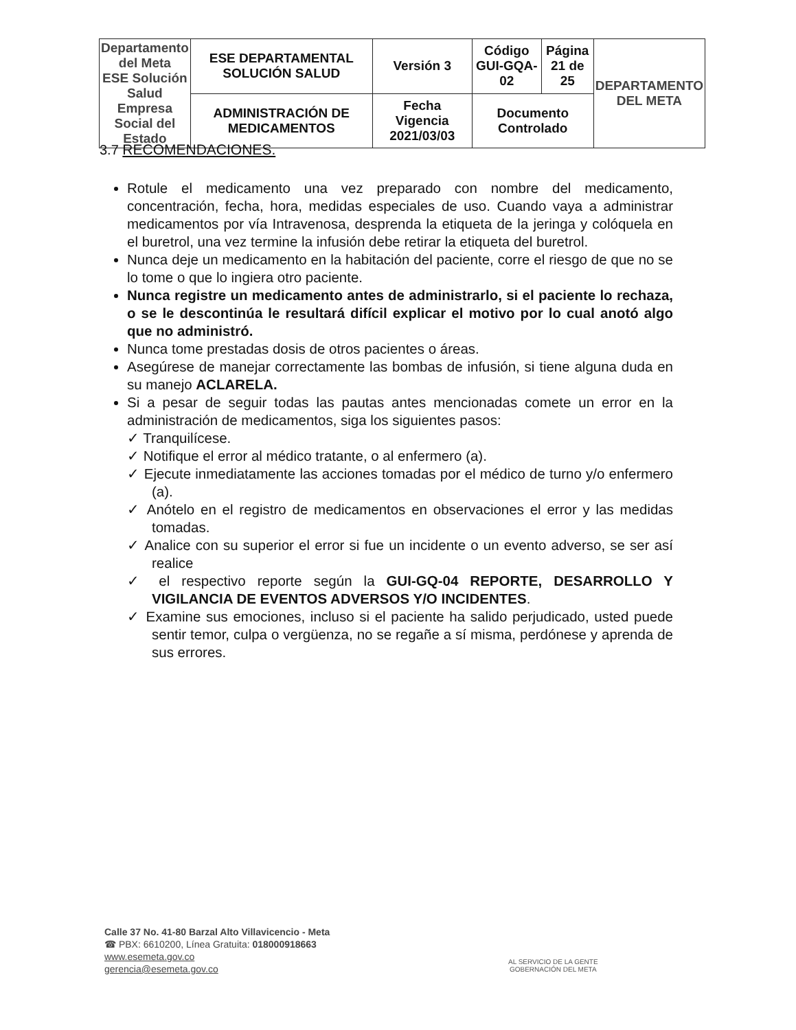| Departamento del Meta ESE Solución Salud Empresa Social del Estado | ESE DEPARTAMENTAL SOLUCIÓN SALUD | Versión 3 | Código GUI-GQA-02 | Página 21 de 25 | DEPARTAMENTO DEL META |
| | ADMINISTRACIÓN DE MEDICAMENTOS | Fecha Vigencia 2021/03/03 | Documento Controlado | | |
3.7 RECOMENDACIONES.
Rotule el medicamento una vez preparado con nombre del medicamento, concentración, fecha, hora, medidas especiales de uso. Cuando vaya a administrar medicamentos por vía Intravenosa, desprenda la etiqueta de la jeringa y colóquela en el buretrol, una vez termine la infusión debe retirar la etiqueta del buretrol.
Nunca deje un medicamento en la habitación del paciente, corre el riesgo de que no se lo tome o que lo ingiera otro paciente.
Nunca registre un medicamento antes de administrarlo, si el paciente lo rechaza, o se le descontinúa le resultará difícil explicar el motivo por lo cual anotó algo que no administró.
Nunca tome prestadas dosis de otros pacientes o áreas.
Asegúrese de manejar correctamente las bombas de infusión, si tiene alguna duda en su manejo ACLARELA.
Si a pesar de seguir todas las pautas antes mencionadas comete un error en la administración de medicamentos, siga los siguientes pasos:
✓ Tranquilícese.
✓ Notifique el error al médico tratante, o al enfermero (a).
✓ Ejecute inmediatamente las acciones tomadas por el médico de turno y/o enfermero (a).
✓ Anótelo en el registro de medicamentos en observaciones el error y las medidas tomadas.
✓ Analice con su superior el error si fue un incidente o un evento adverso, se ser así realice
✓ el respectivo reporte según la GUI-GQ-04 REPORTE, DESARROLLO Y VIGILANCIA DE EVENTOS ADVERSOS Y/O INCIDENTES.
✓ Examine sus emociones, incluso si el paciente ha salido perjudicado, usted puede sentir temor, culpa o vergüenza, no se regañe a sí misma, perdónese y aprenda de sus errores.
Calle 37 No. 41-80 Barzal Alto Villavicencio - Meta
☎ PBX: 6610200, Línea Gratuita: 018000918663
www.esemeta.gov.co
gerencia@esemeta.gov.co
AL SERVICIO DE LA GENTE
GOBERNACIÓN DEL META